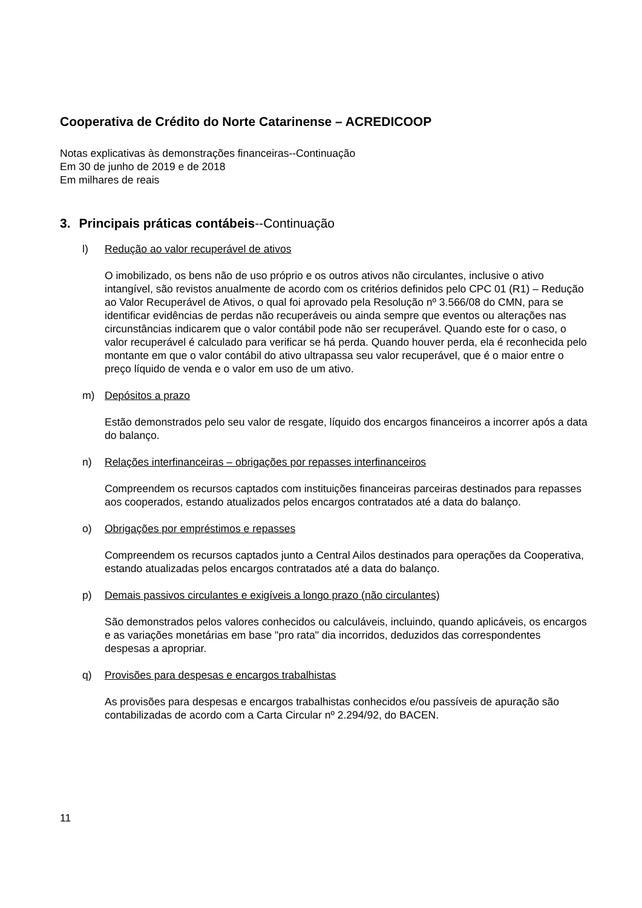Cooperativa de Crédito do Norte Catarinense – ACREDICOOP
Notas explicativas às demonstrações financeiras--Continuação
Em 30 de junho de 2019 e de 2018
Em milhares de reais
3. Principais práticas contábeis--Continuação
l) Redução ao valor recuperável de ativos
O imobilizado, os bens não de uso próprio e os outros ativos não circulantes, inclusive o ativo intangível, são revistos anualmente de acordo com os critérios definidos pelo CPC 01 (R1) – Redução ao Valor Recuperável de Ativos, o qual foi aprovado pela Resolução nº 3.566/08 do CMN, para se identificar evidências de perdas não recuperáveis ou ainda sempre que eventos ou alterações nas circunstâncias indicarem que o valor contábil pode não ser recuperável. Quando este for o caso, o valor recuperável é calculado para verificar se há perda. Quando houver perda, ela é reconhecida pelo montante em que o valor contábil do ativo ultrapassa seu valor recuperável, que é o maior entre o preço líquido de venda e o valor em uso de um ativo.
m) Depósitos a prazo
Estão demonstrados pelo seu valor de resgate, líquido dos encargos financeiros a incorrer após a data do balanço.
n) Relações interfinanceiras – obrigações por repasses interfinanceiros
Compreendem os recursos captados com instituições financeiras parceiras destinados para repasses aos cooperados, estando atualizados pelos encargos contratados até a data do balanço.
o) Obrigações por empréstimos e repasses
Compreendem os recursos captados junto a Central Ailos destinados para operações da Cooperativa, estando atualizadas pelos encargos contratados até a data do balanço.
p) Demais passivos circulantes e exigíveis a longo prazo (não circulantes)
São demonstrados pelos valores conhecidos ou calculáveis, incluindo, quando aplicáveis, os encargos e as variações monetárias em base "pro rata" dia incorridos, deduzidos das correspondentes despesas a apropriar.
q) Provisões para despesas e encargos trabalhistas
As provisões para despesas e encargos trabalhistas conhecidos e/ou passíveis de apuração são contabilizadas de acordo com a Carta Circular nº 2.294/92, do BACEN.
11